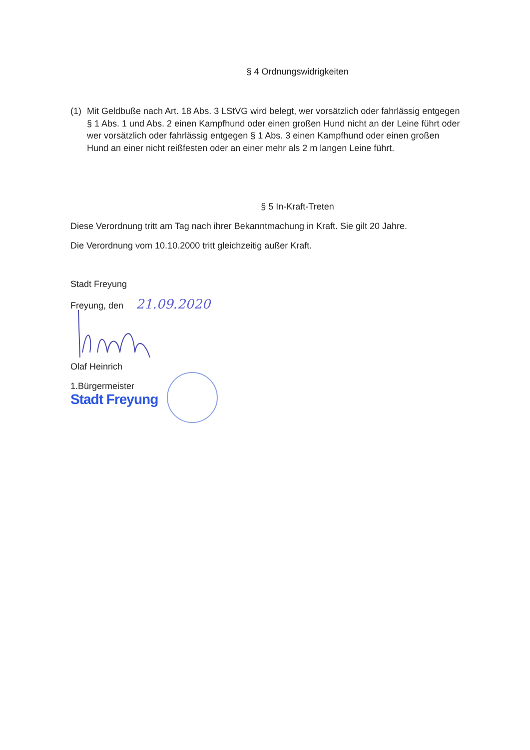§ 4 Ordnungswidrigkeiten
(1) Mit Geldbuße nach Art. 18 Abs. 3 LStVG wird belegt, wer vorsätzlich oder fahrlässig entgegen § 1 Abs. 1 und Abs. 2 einen Kampfhund oder einen großen Hund nicht an der Leine führt oder wer vorsätzlich oder fahrlässig entgegen § 1 Abs. 3 einen Kampfhund oder einen großen Hund an einer nicht reißfesten oder an einer mehr als 2 m langen Leine führt.
§ 5 In-Kraft-Treten
Diese Verordnung tritt am Tag nach ihrer Bekanntmachung in Kraft. Sie gilt 20 Jahre.
Die Verordnung vom 10.10.2000 tritt gleichzeitig außer Kraft.
Stadt Freyung
Freyung, den 21.09.2020
Olaf Heinrich
1.Bürgermeister
Stadt Freyung